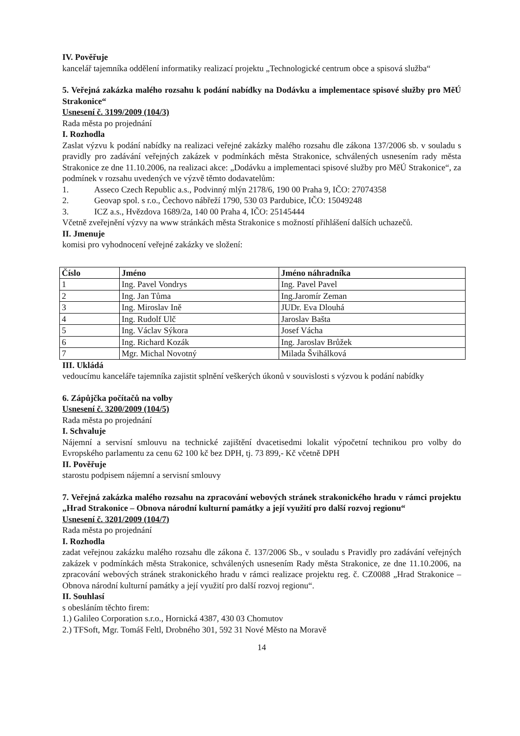IV. Pověřuje
kancelář tajemníka oddělení informatiky realizací projektu „Technologické centrum obce a spisová služba“
5. Veřejná zakázka malého rozsahu k podání nabídky na Dodávku a implementace spisové služby pro MěÚ Strakonice“
Usnesení č. 3199/2009 (104/3)
Rada města po projednání
I. Rozhodla
Zaslat výzvu k podání nabídky na realizaci veřejné zakázky malého rozsahu dle zákona 137/2006 sb. v souladu s pravidly pro zadávání veřejných zakázek v podmínkách města Strakonice, schválených usnesením rady města Strakonice ze dne 11.10.2006, na realizaci akce: „Dodávku a implementaci spisové služby pro MěÚ Strakonice“, za podmínek v rozsahu uvedených ve výzvě těmto dodavatelům:
1. Asseco Czech Republic a.s., Podvinný mlýn 2178/6, 190 00 Praha 9, IČO: 27074358
2. Geovap spol. s r.o., Čechovo nábřeží 1790, 530 03 Pardubice, IČO: 15049248
3. ICZ a.s., Hvězdova 1689/2a, 140 00 Praha 4, IČO: 25145444
Včetně zveřejnění výzvy na www stránkách města Strakonice s možností přihlášení dalších uchazečů.
II. Jmenuje
komisi pro vyhodnocení veřejné zakázky ve složení:
| Číslo | Jméno | Jméno náhradníka |
| --- | --- | --- |
| 1 | Ing. Pavel Vondrys | Ing. Pavel Pavel |
| 2 | Ing. Jan Tůma | Ing.Jaromír Zeman |
| 3 | Ing. Miroslav Ině | JUDr. Eva Dlouhá |
| 4 | Ing. Rudolf Ulč | Jaroslav Bašta |
| 5 | Ing. Václav Sýkora | Josef Vácha |
| 6 | Ing. Richard Kozák | Ing. Jaroslav Brůžek |
| 7 | Mgr. Michal Novotný | Milada Švihálková |
III. Ukládá
vedoucímu kanceláře tajemníka zajistit splnění veškerých úkonů v souvislosti s výzvou k podání nabídky
6. Zápůjčka počítačů na volby
Usnesení č. 3200/2009 (104/5)
Rada města po projednání
I. Schvaluje
Nájemní a servisní smlouvu na technické zajištění dvacetisedmi lokalit výpočetní technikou pro volby do Evropského parlamentu za cenu 62 100 kč bez DPH, tj. 73 899,- Kč včetně DPH
II. Pověřuje
starostu podpisem nájemní a servisní smlouvy
7. Veřejná zakázka malého rozsahu na zpracování webových stránek strakonického hradu v rámci projektu „Hrad Strakonice – Obnova národní kulturní památky a její využití pro další rozvoj regionu“
Usnesení č. 3201/2009 (104/7)
Rada města po projednání
I. Rozhodla
zadat veřejnou zakázku malého rozsahu dle zákona č. 137/2006 Sb., v souladu s Pravidly pro zadávání veřejných zakázek v podmínkách města Strakonice, schválených usnesením Rady města Strakonice, ze dne 11.10.2006, na zpracování webových stránek strakonického hradu v rámci realizace projektu reg. č. CZ0088 „Hrad Strakonice – Obnova národní kulturní památky a její využití pro další rozvoj regionu“.
II. Souhlasí
s obesláním těchto firem:
1.) Galileo Corporation s.r.o., Hornická 4387, 430 03 Chomutov
2.) TFSoft, Mgr. Tomáš Feltl, Drobného 301, 592 31 Nové Město na Moravě
14